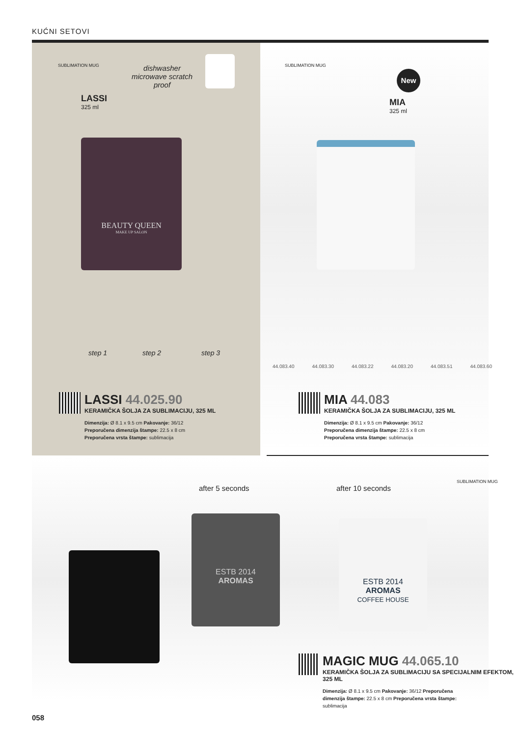KUĆNI SETOVI
SUBLIMATION MUG
dishwasher microwave scratch proof
LASSI
325 ml
BEAUTY QUEEN
MAKE UP SALON
step 1 step 2 step 3
SUBLIMATION MUG
New
MIA
325 ml
44.083.40 44.083.30 44.083.22 44.083.20 44.083.51 44.083.60
LASSI 44.025.90
KERAMIČKA ŠOLJA ZA SUBLIMACIJU, 325 ML
Dimenzija: Ø 8.1 x 9.5 cm Pakovanje: 36/12
Preporučena dimenzija štampe: 22.5 x 8 cm
Preporučena vrsta štampe: sublimacija
MIA 44.083
KERAMIČKA ŠOLJA ZA SUBLIMACIJU, 325 ML
Dimenzija: Ø 8.1 x 9.5 cm Pakovanje: 36/12
Preporučena dimenzija štampe: 22.5 x 8 cm
Preporučena vrsta štampe: sublimacija
after 5 seconds after 10 seconds
SUBLIMATION MUG
ESTB 2014
AROMAS
ESTB 2014
AROMAS
COFFEE HOUSE
MAGIC MUG 44.065.10
KERAMIČKA ŠOLJA ZA SUBLIMACIJU SA SPECIJALNIM EFEKTOM, 325 ML
Dimenzija: Ø 8.1 x 9.5 cm Pakovanje: 36/12 Preporučena dimenzija štampe: 22.5 x 8 cm Preporučena vrsta štampe: sublimacija
058